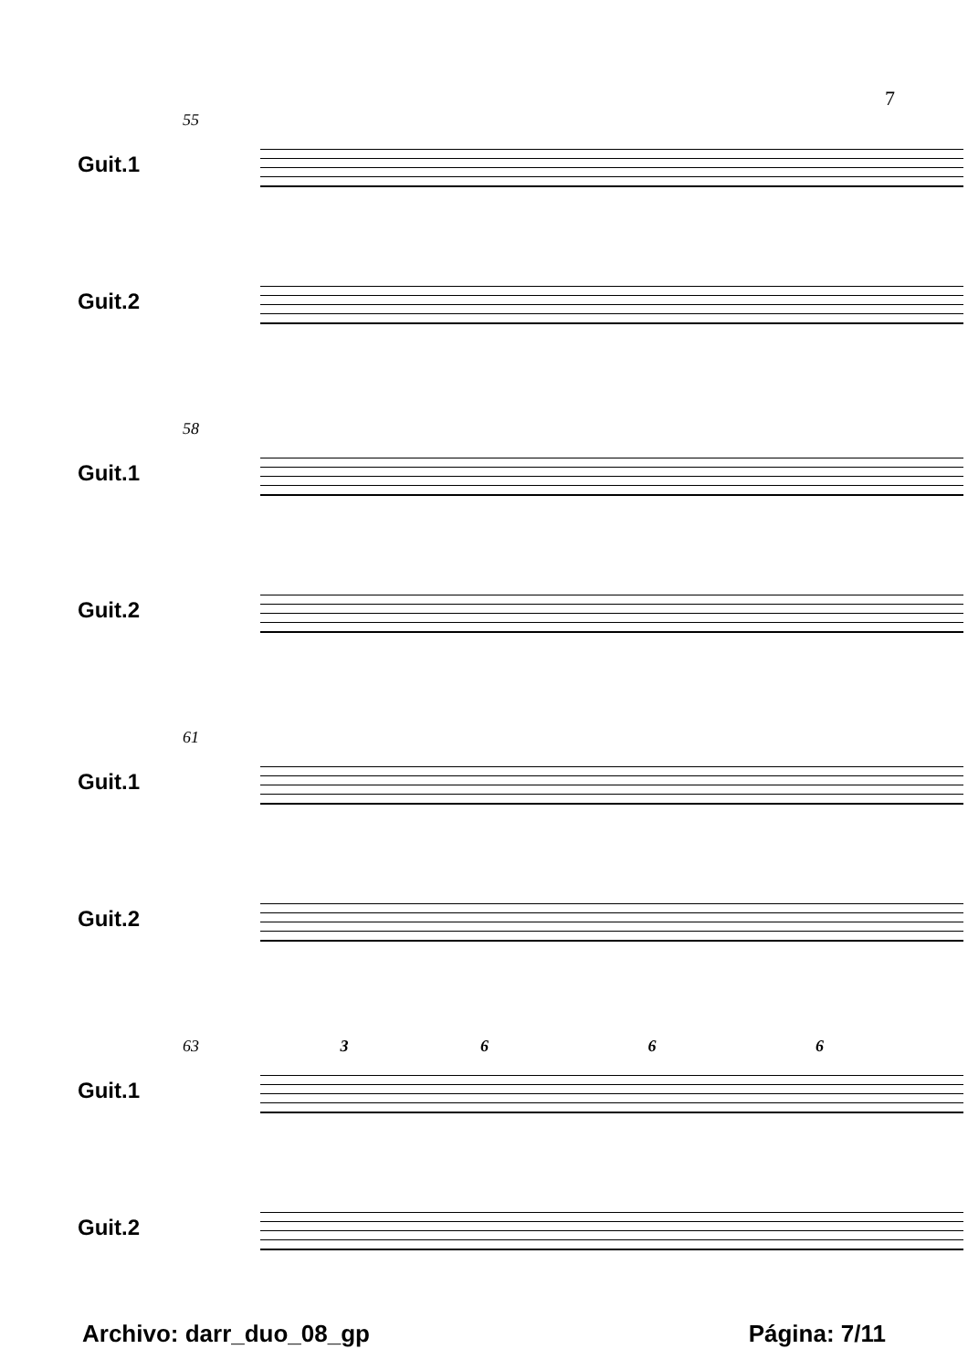7
55
Guit.1
Guit.2
58
Guit.1
Guit.2
61
Guit.1
Guit.2
63 3 6 6 6
Guit.1
Guit.2
Archivo: darr_duo_08_gp Página: 7/11